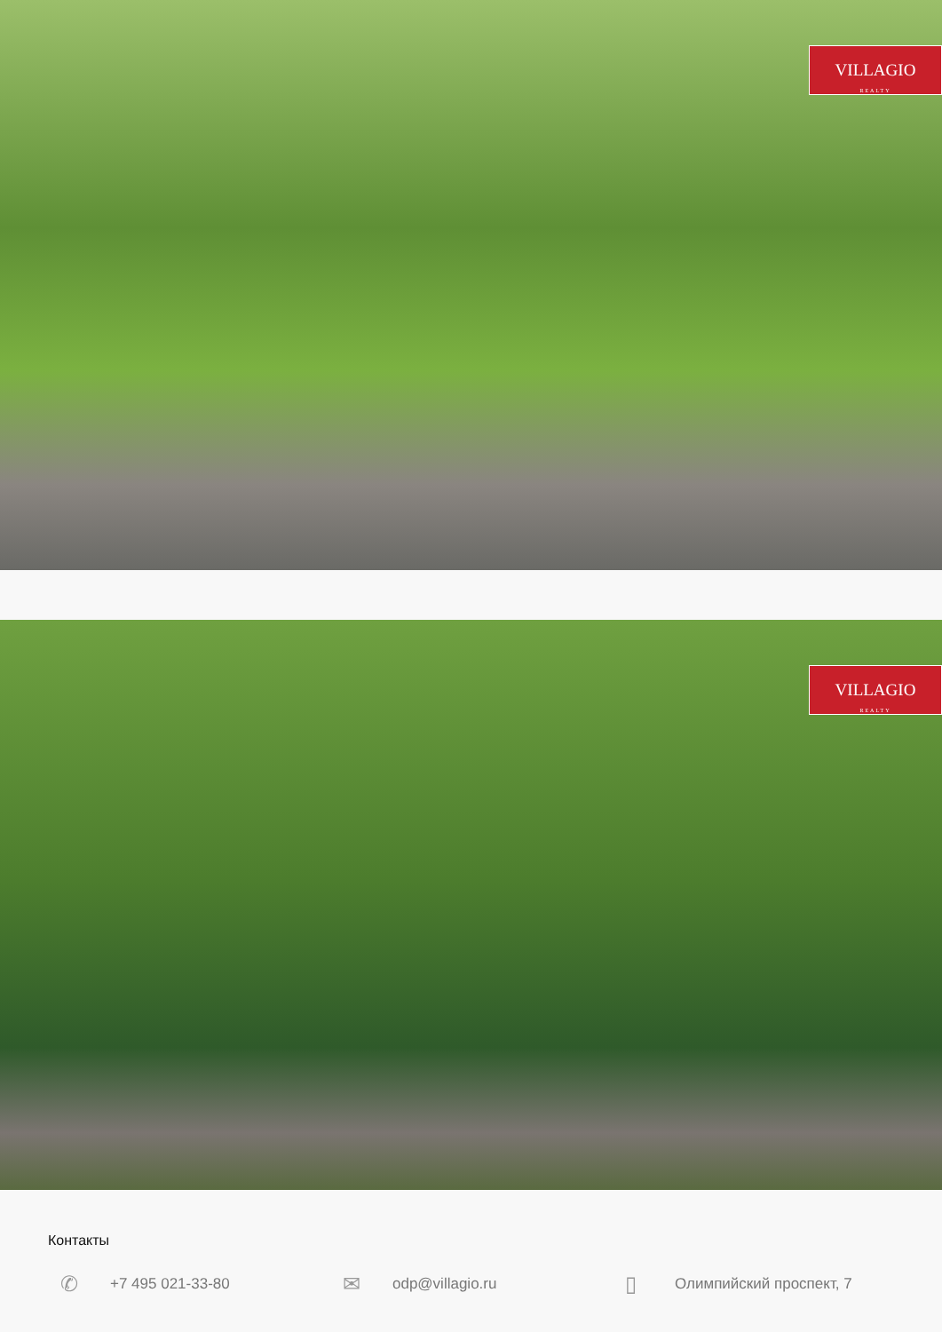VILLAGIO
REALTY
VILLAGIO
REALTY
Контакты
✆ +7 495 021-33-80
✉ odp@villagio.ru
▯ Олимпийский проспект, 7